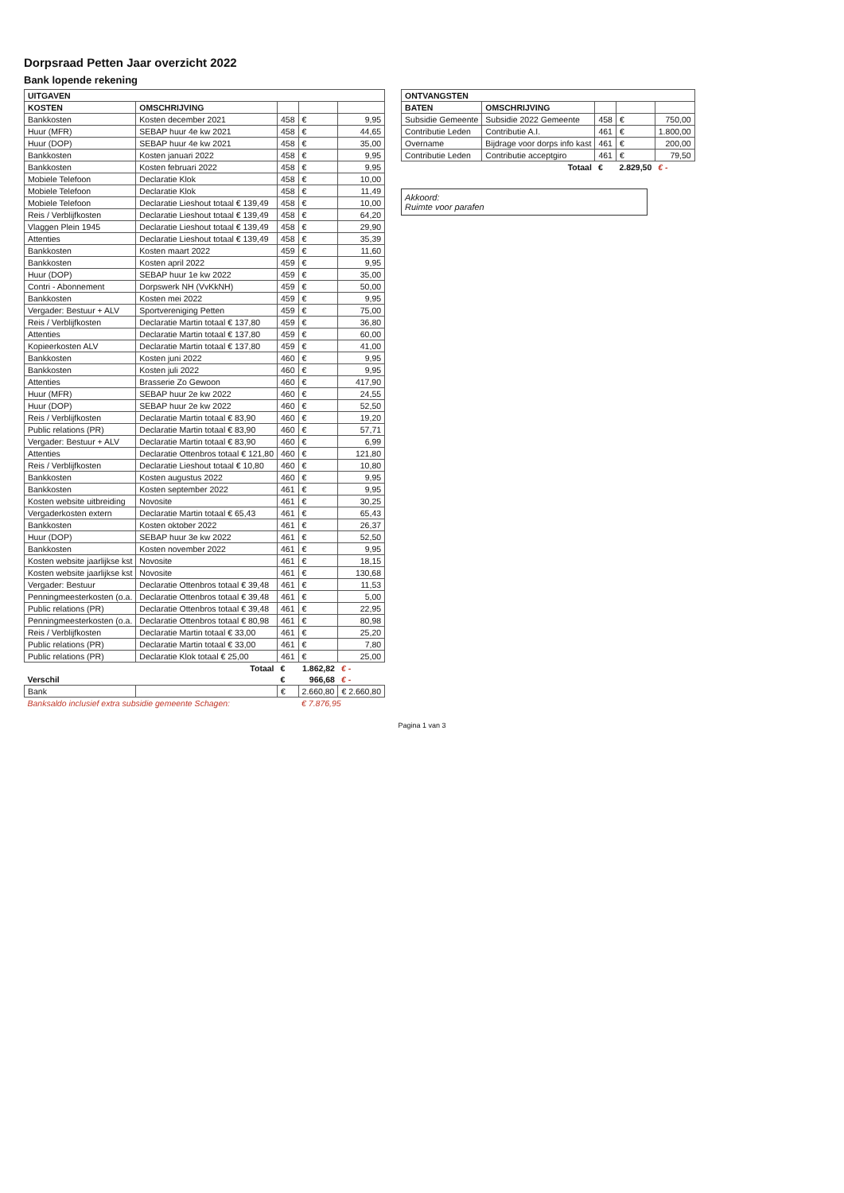Dorpsraad Petten Jaar overzicht 2022
Bank lopende rekening
| UITGAVEN | | | | |
| --- | --- | --- | --- | --- |
| KOSTEN | OMSCHRIJVING | | | |
| Bankkosten | Kosten december 2021 | 458 | € | 9,95 |
| Huur (MFR) | SEBAP huur 4e kw 2021 | 458 | € | 44,65 |
| Huur (DOP) | SEBAP huur 4e kw 2021 | 458 | € | 35,00 |
| Bankkosten | Kosten januari 2022 | 458 | € | 9,95 |
| Bankkosten | Kosten februari 2022 | 458 | € | 9,95 |
| Mobiele Telefoon | Declaratie Klok | 458 | € | 10,00 |
| Mobiele Telefoon | Declaratie Klok | 458 | € | 11,49 |
| Mobiele Telefoon | Declaratie Lieshout totaal € 139,49 | 458 | € | 10,00 |
| Reis / Verblijfkosten | Declaratie Lieshout totaal € 139,49 | 458 | € | 64,20 |
| Vlaggen Plein 1945 | Declaratie Lieshout totaal € 139,49 | 458 | € | 29,90 |
| Attenties | Declaratie Lieshout totaal € 139,49 | 458 | € | 35,39 |
| Bankkosten | Kosten maart 2022 | 459 | € | 11,60 |
| Bankkosten | Kosten april 2022 | 459 | € | 9,95 |
| Huur (DOP) | SEBAP huur 1e kw 2022 | 459 | € | 35,00 |
| Contri - Abonnement | Dorpswerk NH (VvKkNH) | 459 | € | 50,00 |
| Bankkosten | Kosten mei 2022 | 459 | € | 9,95 |
| Vergader: Bestuur + ALV | Sportvereniging Petten | 459 | € | 75,00 |
| Reis / Verblijfkosten | Declaratie Martin totaal € 137,80 | 459 | € | 36,80 |
| Attenties | Declaratie Martin totaal € 137,80 | 459 | € | 60,00 |
| Kopieerkosten ALV | Declaratie Martin totaal € 137,80 | 459 | € | 41,00 |
| Bankkosten | Kosten juni 2022 | 460 | € | 9,95 |
| Bankkosten | Kosten juli 2022 | 460 | € | 9,95 |
| Attenties | Brasserie Zo Gewoon | 460 | € | 417,90 |
| Huur (MFR) | SEBAP huur 2e kw 2022 | 460 | € | 24,55 |
| Huur (DOP) | SEBAP huur 2e kw 2022 | 460 | € | 52,50 |
| Reis / Verblijfkosten | Declaratie Martin totaal € 83,90 | 460 | € | 19,20 |
| Public relations (PR) | Declaratie Martin totaal € 83,90 | 460 | € | 57,71 |
| Vergader: Bestuur + ALV | Declaratie Martin totaal € 83,90 | 460 | € | 6,99 |
| Attenties | Declaratie Ottenbros totaal € 121,80 | 460 | € | 121,80 |
| Reis / Verblijfkosten | Declaratie Lieshout totaal € 10,80 | 460 | € | 10,80 |
| Bankkosten | Kosten augustus 2022 | 460 | € | 9,95 |
| Bankkosten | Kosten september 2022 | 461 | € | 9,95 |
| Kosten website uitbreiding | Novosite | 461 | € | 30,25 |
| Vergaderkosten extern | Declaratie Martin totaal € 65,43 | 461 | € | 65,43 |
| Bankkosten | Kosten oktober 2022 | 461 | € | 26,37 |
| Huur (DOP) | SEBAP huur 3e kw 2022 | 461 | € | 52,50 |
| Bankkosten | Kosten november 2022 | 461 | € | 9,95 |
| Kosten website jaarlijkse kst | Novosite | 461 | € | 18,15 |
| Kosten website jaarlijkse kst | Novosite | 461 | € | 130,68 |
| Vergader: Bestuur | Declaratie Ottenbros totaal € 39,48 | 461 | € | 11,53 |
| Penningmeesterkosten (o.a. | Declaratie Ottenbros totaal € 39,48 | 461 | € | 5,00 |
| Public relations (PR) | Declaratie Ottenbros totaal € 39,48 | 461 | € | 22,95 |
| Penningmeesterkosten (o.a. | Declaratie Ottenbros totaal € 80,98 | 461 | € | 80,98 |
| Reis / Verblijfkosten | Declaratie Martin totaal € 33,00 | 461 | € | 25,20 |
| Public relations (PR) | Declaratie Martin totaal € 33,00 | 461 | € | 7,80 |
| Public relations (PR) | Declaratie Klok totaal € 25,00 | 461 | € | 25,00 |
| | Totaal | € | 1.862,82 | € - |
| Verschil | | € | 966,68 | € - |
| Bank | | € | 2.660,80 | € 2.660,80 |
| Banksaldo inclusief extra subsidie gemeente Schagen: | | | € 7.876,95 | |
| ONTVANGSTEN | | | | |
| --- | --- | --- | --- | --- |
| BATEN | OMSCHRIJVING | | | |
| Subsidie Gemeente | Subsidie 2022 Gemeente | 458 | € | 750,00 |
| Contributie Leden | Contributie A.I. | 461 | € | 1.800,00 |
| Overname | Bijdrage voor dorps info kast | 461 | € | 200,00 |
| Contributie Leden | Contributie acceptgiro | 461 | € | 79,50 |
| | Totaal | € | 2.829,50 | € - |
Akkoord:
Ruimte voor parafen
Pagina 1 van 3